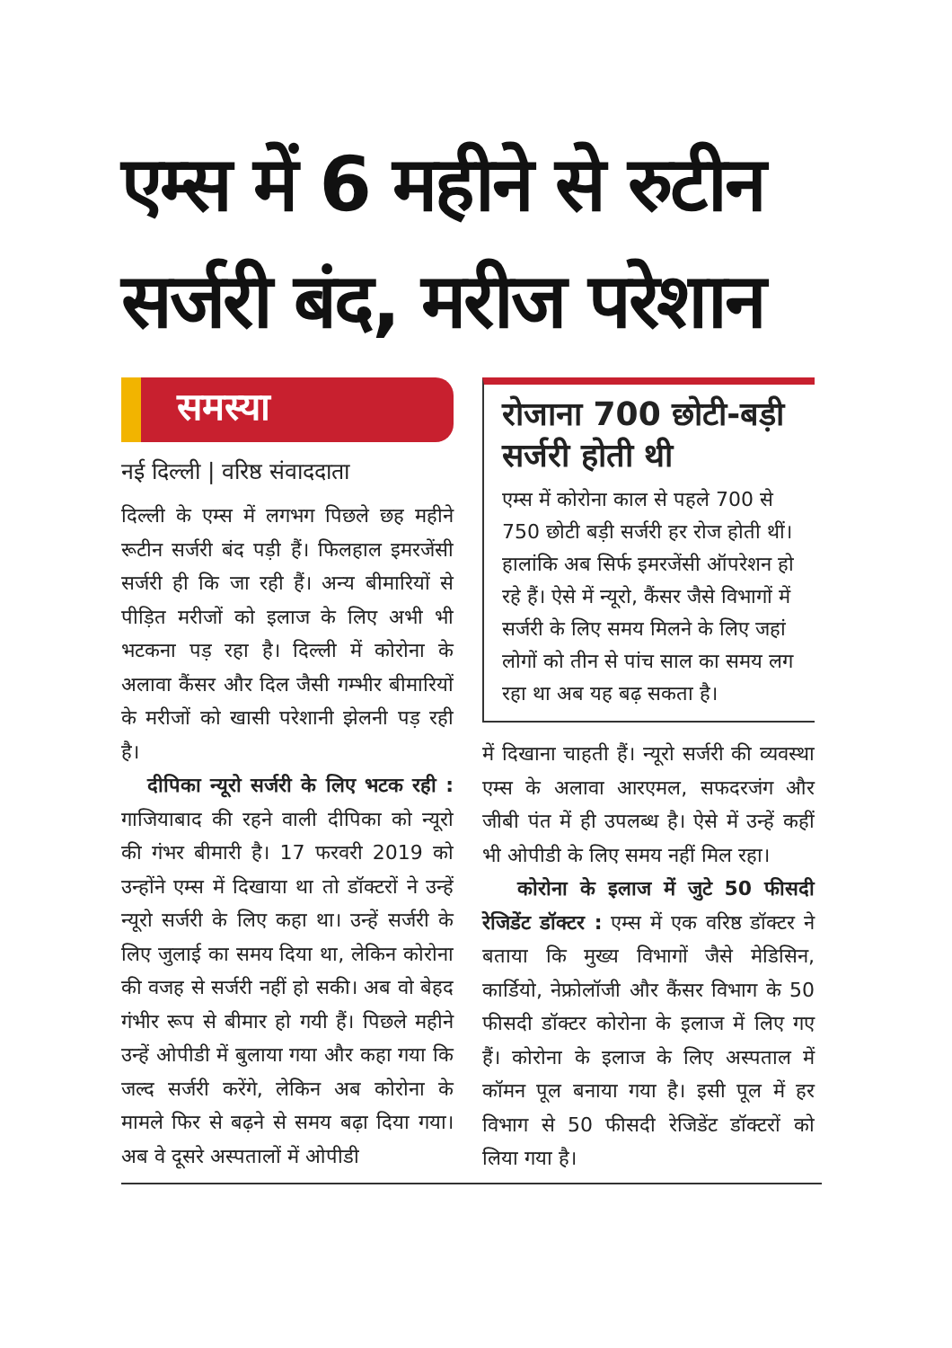एम्स में 6 महीने से रुटीन सर्जरी बंद, मरीज परेशान
समस्या
नई दिल्ली | वरिष्ठ संवाददाता
दिल्ली के एम्स में लगभग पिछले छह महीने रूटीन सर्जरी बंद पड़ी हैं। फिलहाल इमरजेंसी सर्जरी ही कि जा रही हैं। अन्य बीमारियों से पीड़ित मरीजों को इलाज के लिए अभी भी भटकना पड़ रहा है। दिल्ली में कोरोना के अलावा कैंसर और दिल जैसी गम्भीर बीमारियों के मरीजों को खासी परेशानी झेलनी पड़ रही है।
दीपिका न्यूरो सर्जरी के लिए भटक रही : गाजियाबाद की रहने वाली दीपिका को न्यूरो की गंभर बीमारी है। 17 फरवरी 2019 को उन्होंने एम्स में दिखाया था तो डॉक्टरों ने उन्हें न्यूरो सर्जरी के लिए कहा था। उन्हें सर्जरी के लिए जुलाई का समय दिया था, लेकिन कोरोना की वजह से सर्जरी नहीं हो सकी। अब वो बेहद गंभीर रूप से बीमार हो गयी हैं। पिछले महीने उन्हें ओपीडी में बुलाया गया और कहा गया कि जल्द सर्जरी करेंगे, लेकिन अब कोरोना के मामले फिर से बढ़ने से समय बढ़ा दिया गया। अब वे दूसरे अस्पतालों में ओपीडी
रोजाना 700 छोटी-बड़ी सर्जरी होती थी
एम्स में कोरोना काल से पहले 700 से 750 छोटी बड़ी सर्जरी हर रोज होती थीं। हालांकि अब सिर्फ इमरजेंसी ऑपरेशन हो रहे हैं। ऐसे में न्यूरो, कैंसर जैसे विभागों में सर्जरी के लिए समय मिलने के लिए जहां लोगों को तीन से पांच साल का समय लग रहा था अब यह बढ़ सकता है।
में दिखाना चाहती हैं। न्यूरो सर्जरी की व्यवस्था एम्स के अलावा आरएमल, सफदरजंग और जीबी पंत में ही उपलब्ध है। ऐसे में उन्हें कहीं भी ओपीडी के लिए समय नहीं मिल रहा।
कोरोना के इलाज में जुटे 50 फीसदी रेजिडेंट डॉक्टर : एम्स में एक वरिष्ठ डॉक्टर ने बताया कि मुख्य विभागों जैसे मेडिसिन, कार्डियो, नेफ्रोलॉजी और कैंसर विभाग के 50 फीसदी डॉक्टर कोरोना के इलाज में लिए गए हैं। कोरोना के इलाज के लिए अस्पताल में कॉमन पूल बनाया गया है। इसी पूल में हर विभाग से 50 फीसदी रेजिडेंट डॉक्टरों को लिया गया है।